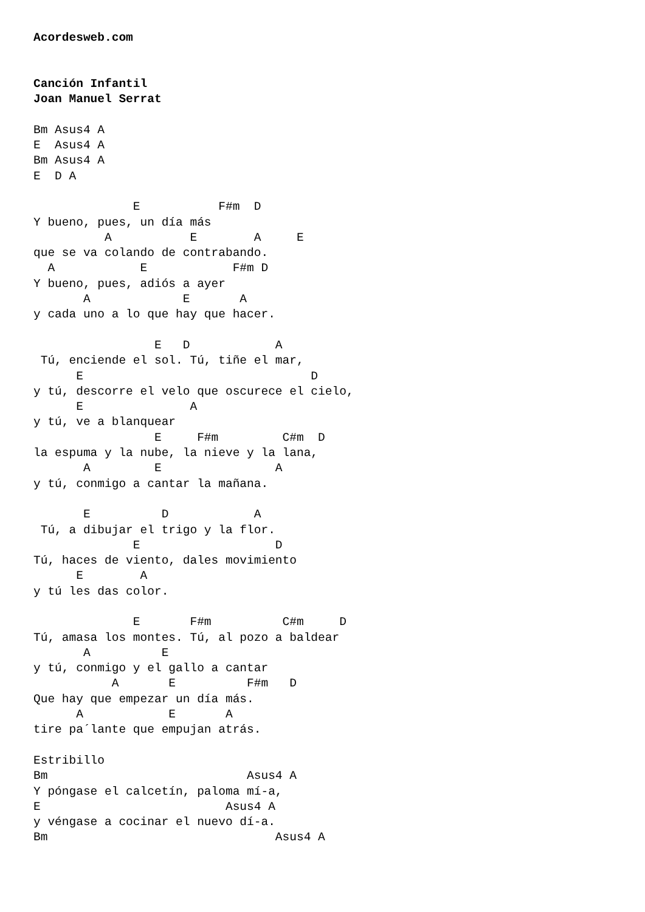Acordesweb.com


Canción Infantil
Joan Manuel Serrat

Bm Asus4 A
E  Asus4 A
Bm Asus4 A
E  D A

              E           F#m  D
Y bueno, pues, un día más
          A           E        A     E
que se va colando de contrabando.
  A            E            F#m D
Y bueno, pues, adiós a ayer
       A             E       A
y cada uno a lo que hay que hacer.

                 E   D            A
 Tú, enciende el sol. Tú, tiñe el mar,
      E                                D
y tú, descorre el velo que oscurece el cielo,
      E               A
y tú, ve a blanquear
                 E     F#m         C#m  D
la espuma y la nube, la nieve y la lana,
       A         E                A
y tú, conmigo a cantar la mañana.

       E          D            A
 Tú, a dibujar el trigo y la flor.
              E                   D
Tú, haces de viento, dales movimiento
      E        A
y tú les das color.

              E       F#m          C#m     D
Tú, amasa los montes. Tú, al pozo a baldear
       A          E
y tú, conmigo y el gallo a cantar
           A       E          F#m   D
Que hay que empezar un día más.
      A            E       A
tire pa´lante que empujan atrás.

Estribillo
Bm                            Asus4 A
Y póngase el calcetín, paloma mí-a,
E                          Asus4 A
y véngase a cocinar el nuevo dí-a.
Bm                                Asus4 A